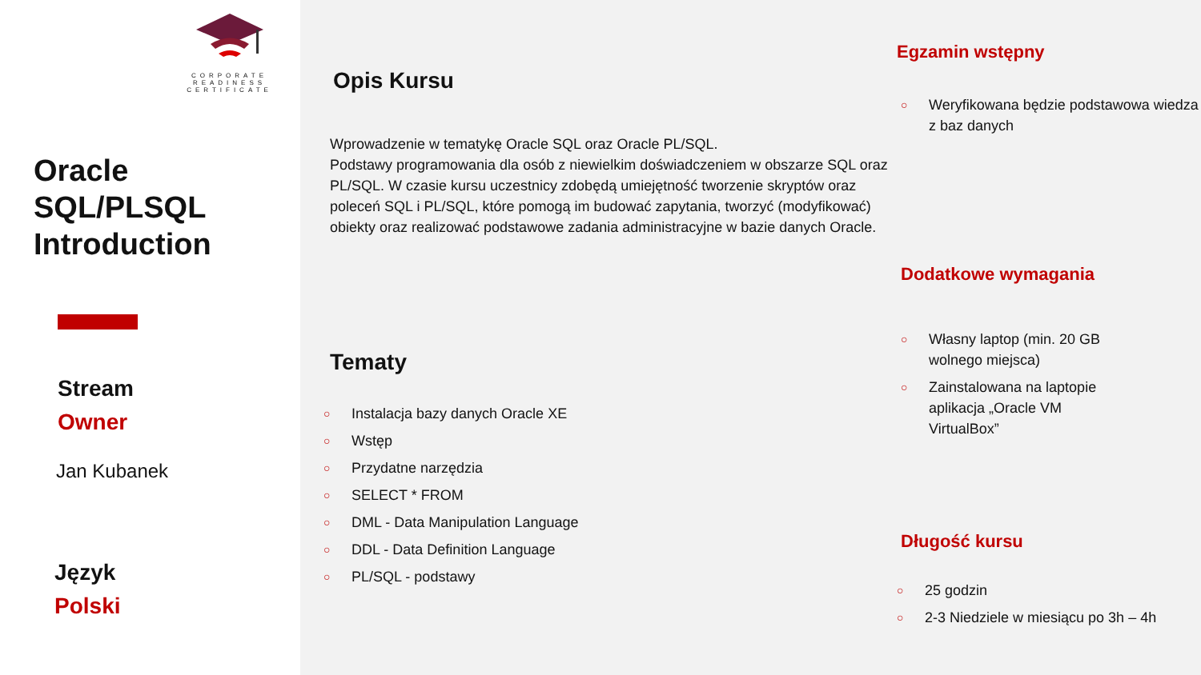CORPORATE READINESS
CERTIFICATE
Oracle SQL/PLSQL
Introduction
Stream
Owner
Jan Kubanek
Język
Polski
Opis Kursu
Wprowadzenie w tematykę Oracle SQL oraz Oracle PL/SQL.
Podstawy programowania dla osób z niewielkim doświadczeniem w obszarze SQL oraz PL/SQL. W czasie kursu uczestnicy zdobędą umiejętność tworzenie skryptów oraz poleceń SQL i PL/SQL, które pomogą im budować zapytania, tworzyć (modyfikować) obiekty oraz realizować podstawowe zadania administracyjne w bazie danych Oracle.
Tematy
○ Instalacja bazy danych Oracle XE
○ Wstęp
○ Przydatne narzędzia
○ SELECT * FROM
○ DML - Data Manipulation Language
○ DDL - Data Definition Language
○ PL/SQL - podstawy
Egzamin wstępny
○ Weryfikowana będzie podstawowa wiedza z baz danych
Dodatkowe wymagania
○ Własny laptop (min. 20 GB wolnego miejsca)
○ Zainstalowana na laptopie aplikacja „Oracle VM VirtualBox”
Długość kursu
○ 25 godzin
○ 2-3 Niedziele w miesiącu po 3h – 4h